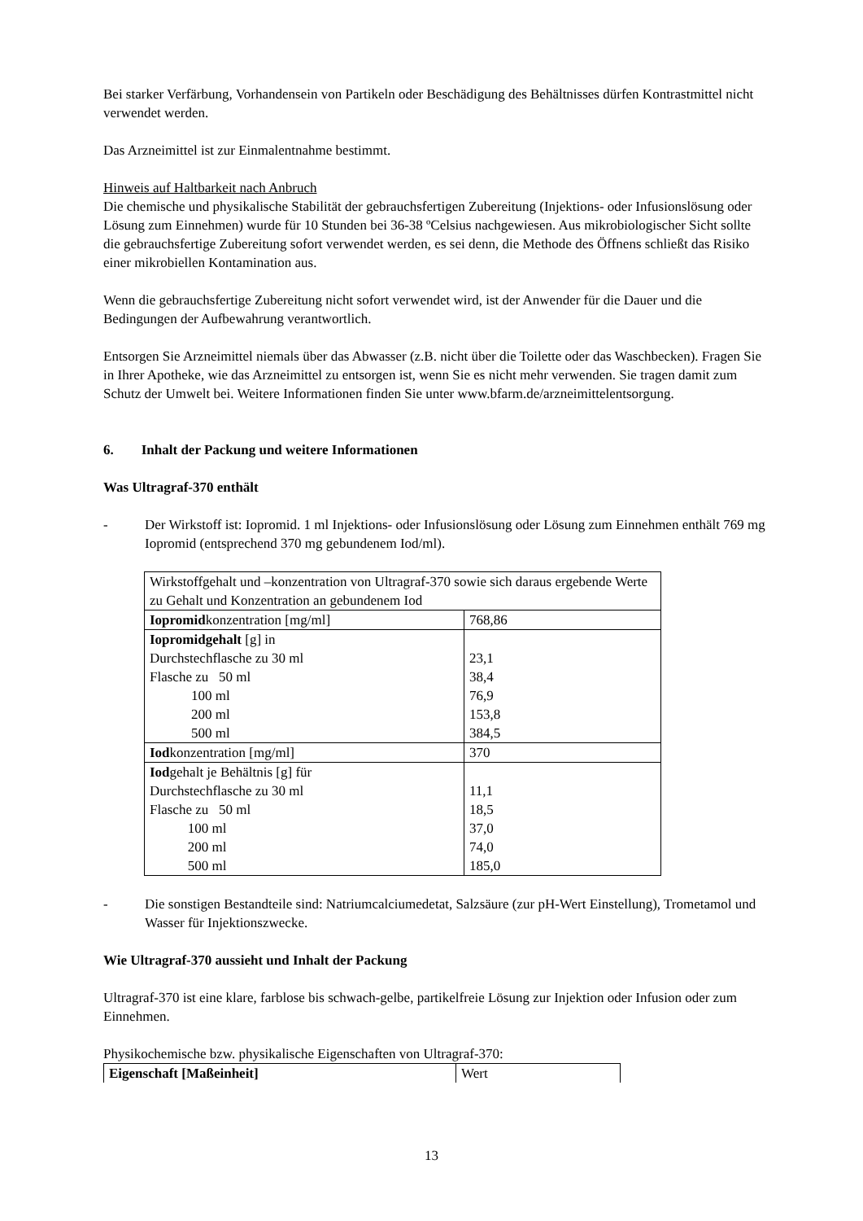Bei starker Verfärbung, Vorhandensein von Partikeln oder Beschädigung des Behältnisses dürfen Kontrastmittel nicht verwendet werden.
Das Arzneimittel ist zur Einmalentnahme bestimmt.
Hinweis auf Haltbarkeit nach Anbruch
Die chemische und physikalische Stabilität der gebrauchsfertigen Zubereitung (Injektions- oder Infusionslösung oder Lösung zum Einnehmen) wurde für 10 Stunden bei 36-38 ºCelsius nachgewiesen. Aus mikrobiologischer Sicht sollte die gebrauchsfertige Zubereitung sofort verwendet werden, es sei denn, die Methode des Öffnens schließt das Risiko einer mikrobiellen Kontamination aus.
Wenn die gebrauchsfertige Zubereitung nicht sofort verwendet wird, ist der Anwender für die Dauer und die Bedingungen der Aufbewahrung verantwortlich.
Entsorgen Sie Arzneimittel niemals über das Abwasser (z.B. nicht über die Toilette oder das Waschbecken). Fragen Sie in Ihrer Apotheke, wie das Arzneimittel zu entsorgen ist, wenn Sie es nicht mehr verwenden. Sie tragen damit zum Schutz der Umwelt bei. Weitere Informationen finden Sie unter www.bfarm.de/arzneimittelentsorgung.
6. Inhalt der Packung und weitere Informationen
Was Ultragraf-370 enthält
- Der Wirkstoff ist: Iopromid. 1 ml Injektions- oder Infusionslösung oder Lösung zum Einnehmen enthält 769 mg Iopromid (entsprechend 370 mg gebundenem Iod/ml).
| Wirkstoffgehalt und –konzentration von Ultragraf-370 sowie sich daraus ergebende Werte zu Gehalt und Konzentration an gebundenem Iod | |
| Iopromid konzentration [mg/ml] | 768,86 |
| Iopromidgehalt [g] in Durchstechflasche zu 30 ml Flasche zu 50 ml 100 ml 200 ml 500 ml | 23,1 38,4 76,9 153,8 384,5 |
| Iod konzentration [mg/ml] | 370 |
| Iod gehalt je Behältnis [g] für Durchstechflasche zu 30 ml Flasche zu 50 ml 100 ml 200 ml 500 ml | 11,1 18,5 37,0 74,0 185,0 |
- Die sonstigen Bestandteile sind: Natriumcalciumedetat, Salzsäure (zur pH-Wert Einstellung), Trometamol und Wasser für Injektionszwecke.
Wie Ultragraf-370 aussieht und Inhalt der Packung
Ultragraf-370 ist eine klare, farblose bis schwach-gelbe, partikelfreie Lösung zur Injektion oder Infusion oder zum Einnehmen.
Physikochemische bzw. physikalische Eigenschaften von Ultragraf-370:
| Eigenschaft [Maßeinheit] | Wert |
13